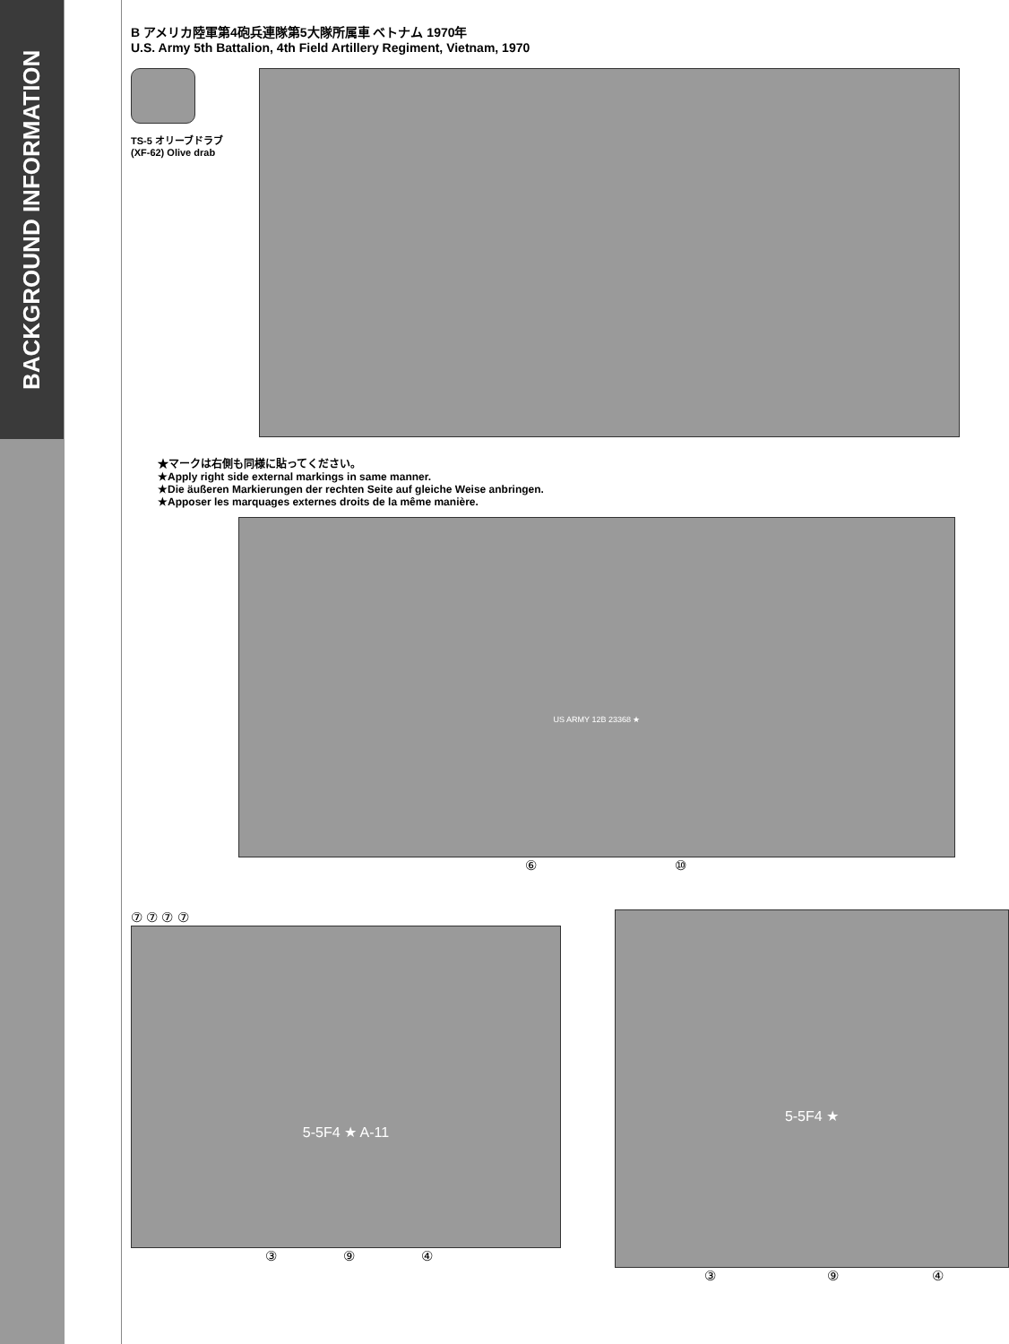BACKGROUND INFORMATION
B アメリカ陸軍第4砲兵連隊第5大隊所属車 ベトナム 1970年
U.S. Army 5th Battalion, 4th Field Artillery Regiment, Vietnam, 1970
TS-5 オリーブドラブ
(XF-62) Olive drab
★マークは右側も同様に貼ってください。
★Apply right side external markings in same manner.
★Die äußeren Markierungen der rechten Seite auf gleiche Weise anbringen.
★Apposer les marquages externes droits de la même manière.
US ARMY 12B 23368 ★
⑥ ⑩
⑦ ⑦ ⑦ ⑦
5-5F4 ★ A-11
③ ⑨ ④
5-5F4 ★
③ ⑨ ④